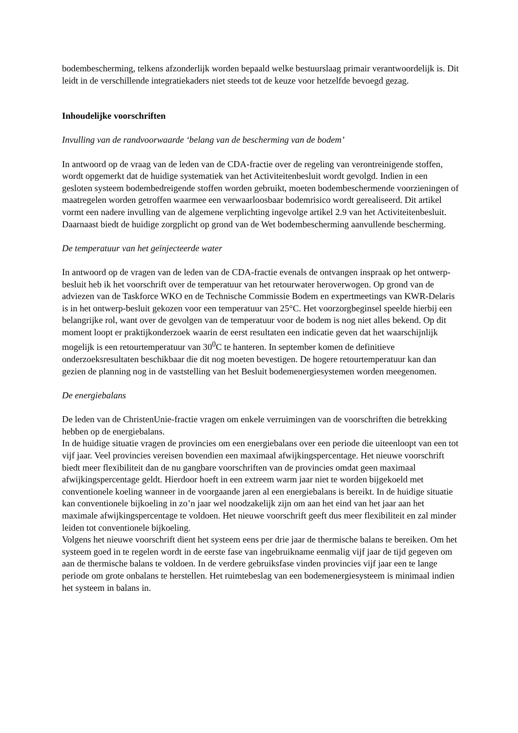bodembescherming, telkens afzonderlijk worden bepaald welke bestuurslaag primair verantwoordelijk is. Dit leidt in de verschillende integratiekaders niet steeds tot de keuze voor hetzelfde bevoegd gezag.
Inhoudelijke voorschriften
Invulling van de randvoorwaarde ‘belang van de bescherming van de bodem’
In antwoord op de vraag van de leden van de CDA-fractie over de regeling van verontreinigende stoffen, wordt opgemerkt dat de huidige systematiek van het Activiteitenbesluit wordt gevolgd. Indien in een gesloten systeem bodembedreigende stoffen worden gebruikt, moeten bodembeschermende voorzieningen of maatregelen worden getroffen waarmee een verwaarloosbaar bodemrisico wordt gerealiseerd. Dit artikel vormt een nadere invulling van de algemene verplichting ingevolge artikel 2.9 van het Activiteitenbesluit. Daarnaast biedt de huidige zorgplicht op grond van de Wet bodembescherming aanvullende bescherming.
De temperatuur van het geïnjecteerde water
In antwoord op de vragen van de leden van de CDA-fractie evenals de ontvangen inspraak op het ontwerp-besluit heb ik het voorschrift over de temperatuur van het retourwater heroverwogen. Op grond van de adviezen van de Taskforce WKO en de Technische Commissie Bodem en expertmeetings van KWR-Delaris is in het ontwerp-besluit gekozen voor een temperatuur van 25°C. Het voorzorgbeginsel speelde hierbij een belangrijke rol, want over de gevolgen van de temperatuur voor de bodem is nog niet alles bekend. Op dit moment loopt er praktijkonderzoek waarin de eerst resultaten een indicatie geven dat het waarschijnlijk mogelijk is een retourtemperatuur van 30<sup>0</sup>C te hanteren. In september komen de definitieve onderzoeksresultaten beschikbaar die dit nog moeten bevestigen. De hogere retourtemperatuur kan dan gezien de planning nog in de vaststelling van het Besluit bodemenergiesystemen worden meegenomen.
De energiebalans
De leden van de ChristenUnie-fractie vragen om enkele verruimingen van de voorschriften die betrekking hebben op de energiebalans.
In de huidige situatie vragen de provincies om een energiebalans over een periode die uiteenloopt van een tot vijf jaar. Veel provincies vereisen bovendien een maximaal afwijkingspercentage. Het nieuwe voorschrift biedt meer flexibiliteit dan de nu gangbare voorschriften van de provincies omdat geen maximaal afwijkingspercentage geldt. Hierdoor hoeft in een extreem warm jaar niet te worden bijgekoeld met conventionele koeling wanneer in de voorgaande jaren al een energiebalans is bereikt. In de huidige situatie kan conventionele bijkoeling in zo’n jaar wel noodzakelijk zijn om aan het eind van het jaar aan het maximale afwijkingspercentage te voldoen. Het nieuwe voorschrift geeft dus meer flexibiliteit en zal minder leiden tot conventionele bijkoeling.
Volgens het nieuwe voorschrift dient het systeem eens per drie jaar de thermische balans te bereiken. Om het systeem goed in te regelen wordt in de eerste fase van ingebruikname eenmalig vijf jaar de tijd gegeven om aan de thermische balans te voldoen. In de verdere gebruiksfase vinden provincies vijf jaar een te lange periode om grote onbalans te herstellen. Het ruimtebeslag van een bodemenergiesysteem is minimaal indien het systeem in balans in.